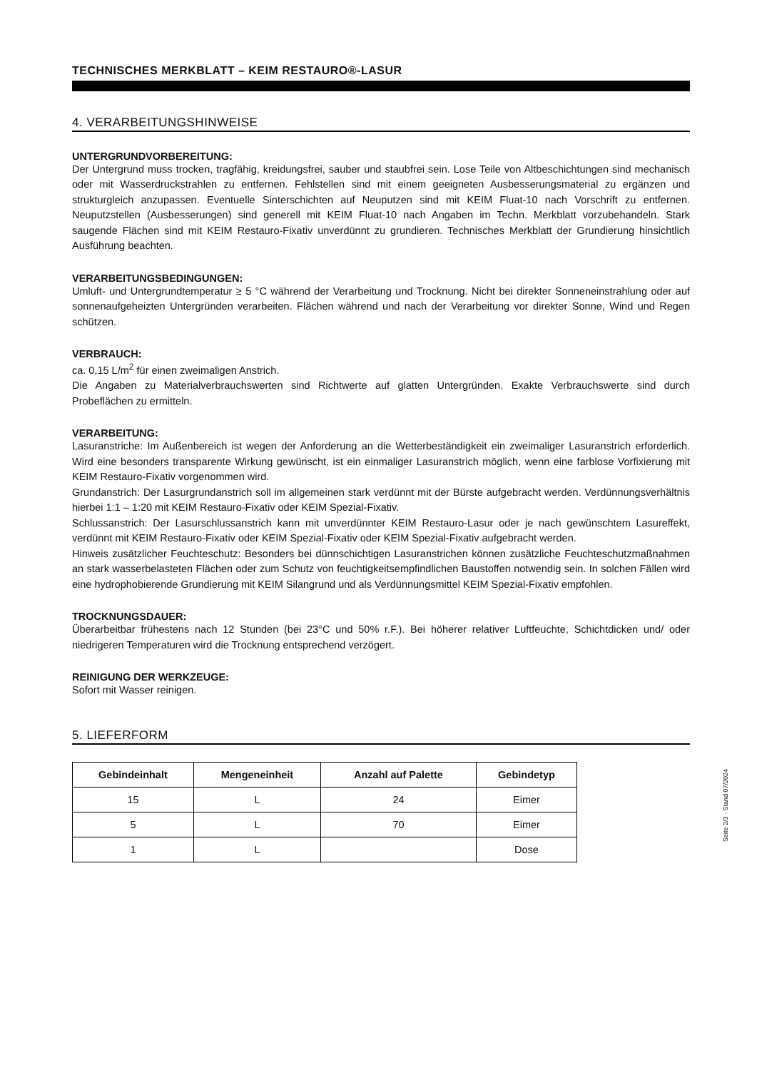TECHNISCHES MERKBLATT – KEIM RESTAURO®-LASUR
4. VERARBEITUNGSHINWEISE
UNTERGRUNDVORBEREITUNG:
Der Untergrund muss trocken, tragfähig, kreidungsfrei, sauber und staubfrei sein. Lose Teile von Altbeschichtungen sind mechanisch oder mit Wasserdruckstrahlen zu entfernen. Fehlstellen sind mit einem geeigneten Ausbesserungsmaterial zu ergänzen und strukturgleich anzupassen. Eventuelle Sinterschichten auf Neuputzen sind mit KEIM Fluat-10 nach Vorschrift zu entfernen. Neuputzstellen (Ausbesserungen) sind generell mit KEIM Fluat-10 nach Angaben im Techn. Merkblatt vorzubehandeln. Stark saugende Flächen sind mit KEIM Restauro-Fixativ unverdünnt zu grundieren. Technisches Merkblatt der Grundierung hinsichtlich Ausführung beachten.
VERARBEITUNGSBEDINGUNGEN:
Umluft- und Untergrundtemperatur ≥ 5 °C während der Verarbeitung und Trocknung. Nicht bei direkter Sonneneinstrahlung oder auf sonnenaufgeheizten Untergründen verarbeiten. Flächen während und nach der Verarbeitung vor direkter Sonne, Wind und Regen schützen.
VERBRAUCH:
ca. 0,15 L/m<sup>2</sup> für einen zweimaligen Anstrich.
Die Angaben zu Materialverbrauchswerten sind Richtwerte auf glatten Untergründen. Exakte Verbrauchswerte sind durch Probeflächen zu ermitteln.
VERARBEITUNG:
Lasuranstriche: Im Außenbereich ist wegen der Anforderung an die Wetterbeständigkeit ein zweimaliger Lasuranstrich erforderlich. Wird eine besonders transparente Wirkung gewünscht, ist ein einmaliger Lasuranstrich möglich, wenn eine farblose Vorfixierung mit KEIM Restauro-Fixativ vorgenommen wird.
Grundanstrich: Der Lasurgrundanstrich soll im allgemeinen stark verdünnt mit der Bürste aufgebracht werden. Verdünnungsverhältnis hierbei 1:1 – 1:20 mit KEIM Restauro-Fixativ oder KEIM Spezial-Fixativ.
Schlussanstrich: Der Lasurschlussanstrich kann mit unverdünnter KEIM Restauro-Lasur oder je nach gewünschtem Lasureffekt, verdünnt mit KEIM Restauro-Fixativ oder KEIM Spezial-Fixativ oder KEIM Spezial-Fixativ aufgebracht werden.
Hinweis zusätzlicher Feuchteschutz: Besonders bei dünnschichtigen Lasuranstrichen können zusätzliche Feuchteschutzmaßnahmen an stark wasserbelasteten Flächen oder zum Schutz von feuchtigkeitsempfindlichen Baustoffen notwendig sein. In solchen Fällen wird eine hydrophobierende Grundierung mit KEIM Silangrund und als Verdünnungsmittel KEIM Spezial-Fixativ empfohlen.
TROCKNUNGSDAUER:
Überarbeitbar frühestens nach 12 Stunden (bei 23°C und 50% r.F.). Bei höherer relativer Luftfeuchte, Schichtdicken und/ oder niedrigeren Temperaturen wird die Trocknung entsprechend verzögert.
REINIGUNG DER WERKZEUGE:
Sofort mit Wasser reinigen.
5. LIEFERFORM
| Gebindeinhalt | Mengeneinheit | Anzahl auf Palette | Gebindetyp |
| --- | --- | --- | --- |
| 15 | L | 24 | Eimer |
| 5 | L | 70 | Eimer |
| 1 | L | | Dose |
Seite 2/3 · Stand 07/2024